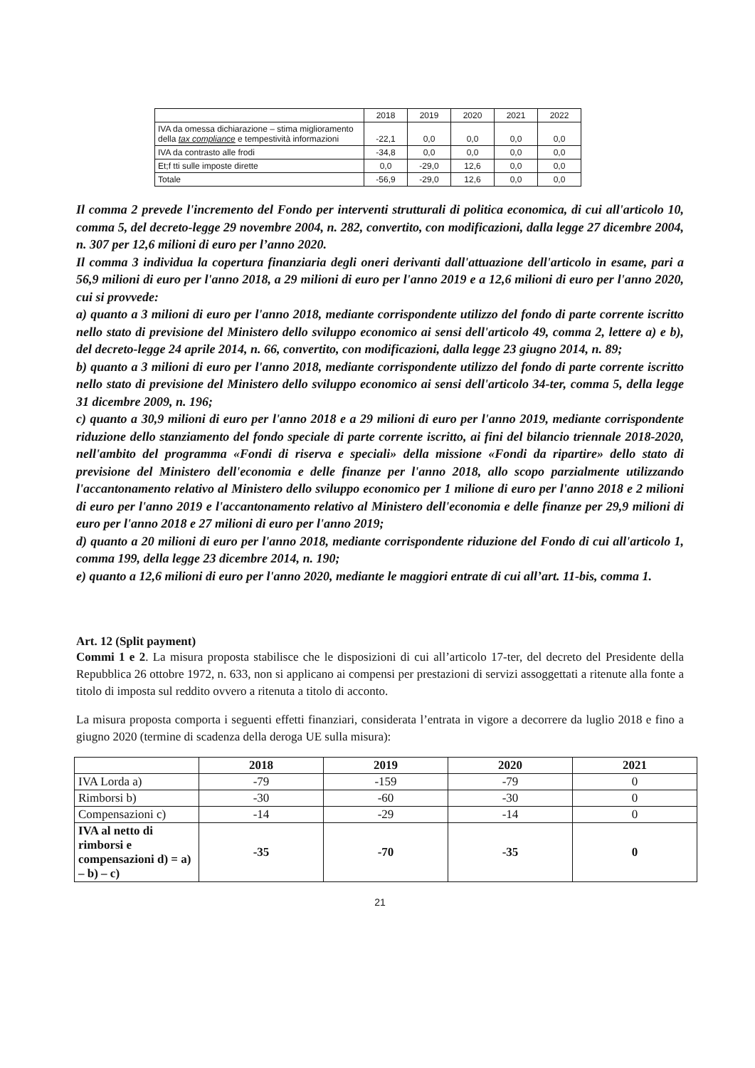| | 2018 | 2019 | 2020 | 2021 | 2022 |
| IVA da omessa dichiarazione – stima miglioramento della tax compliance e tempestività informazioni | -22,1 | 0,0 | 0,0 | 0,0 | 0,0 |
| IVA da contrasto alle frodi | -34,8 | 0,0 | 0,0 | 0,0 | 0,0 |
| Et;f tti sulle imposte dirette | 0,0 | -29,0 | 12,6 | 0,0 | 0,0 |
| Totale | -56,9 | -29,0 | 12,6 | 0,0 | 0,0 |
Il comma 2 prevede l'incremento del Fondo per interventi strutturali di politica economica, di cui all'articolo 10, comma 5, del decreto-legge 29 novembre 2004, n. 282, convertito, con modificazioni, dalla legge 27 dicembre 2004, n. 307 per 12,6 milioni di euro per l’anno 2020.
Il comma 3 individua la copertura finanziaria degli oneri derivanti dall'attuazione dell'articolo in esame, pari a 56,9 milioni di euro per l'anno 2018, a 29 milioni di euro per l'anno 2019 e a 12,6 milioni di euro per l'anno 2020, cui si provvede:
a) quanto a 3 milioni di euro per l'anno 2018, mediante corrispondente utilizzo del fondo di parte corrente iscritto nello stato di previsione del Ministero dello sviluppo economico ai sensi dell'articolo 49, comma 2, lettere a) e b), del decreto-legge 24 aprile 2014, n. 66, convertito, con modificazioni, dalla legge 23 giugno 2014, n. 89;
b) quanto a 3 milioni di euro per l'anno 2018, mediante corrispondente utilizzo del fondo di parte corrente iscritto nello stato di previsione del Ministero dello sviluppo economico ai sensi dell'articolo 34-ter, comma 5, della legge 31 dicembre 2009, n. 196;
c) quanto a 30,9 milioni di euro per l'anno 2018 e a 29 milioni di euro per l'anno 2019, mediante corrispondente riduzione dello stanziamento del fondo speciale di parte corrente iscritto, ai fini del bilancio triennale 2018-2020, nell'ambito del programma «Fondi di riserva e speciali» della missione «Fondi da ripartire» dello stato di previsione del Ministero dell'economia e delle finanze per l'anno 2018, allo scopo parzialmente utilizzando l'accantonamento relativo al Ministero dello sviluppo economico per 1 milione di euro per l'anno 2018 e 2 milioni di euro per l'anno 2019 e l'accantonamento relativo al Ministero dell'economia e delle finanze per 29,9 milioni di euro per l'anno 2018 e 27 milioni di euro per l'anno 2019;
d) quanto a 20 milioni di euro per l'anno 2018, mediante corrispondente riduzione del Fondo di cui all'articolo 1, comma 199, della legge 23 dicembre 2014, n. 190;
e) quanto a 12,6 milioni di euro per l'anno 2020, mediante le maggiori entrate di cui all’art. 11-bis, comma 1.
Art. 12 (Split payment)
Commi 1 e 2. La misura proposta stabilisce che le disposizioni di cui all’articolo 17-ter, del decreto del Presidente della Repubblica 26 ottobre 1972, n. 633, non si applicano ai compensi per prestazioni di servizi assoggettati a ritenute alla fonte a titolo di imposta sul reddito ovvero a ritenuta a titolo di acconto.
La misura proposta comporta i seguenti effetti finanziari, considerata l’entrata in vigore a decorrere da luglio 2018 e fino a giugno 2020 (termine di scadenza della deroga UE sulla misura):
| | 2018 | 2019 | 2020 | 2021 |
| --- | --- | --- | --- | --- |
| IVA Lorda a) | -79 | -159 | -79 | 0 |
| Rimborsi b) | -30 | -60 | -30 | 0 |
| Compensazioni c) | -14 | -29 | -14 | 0 |
| IVA al netto di rimborsi e compensazioni d) = a) – b) – c) | -35 | -70 | -35 | 0 |
21